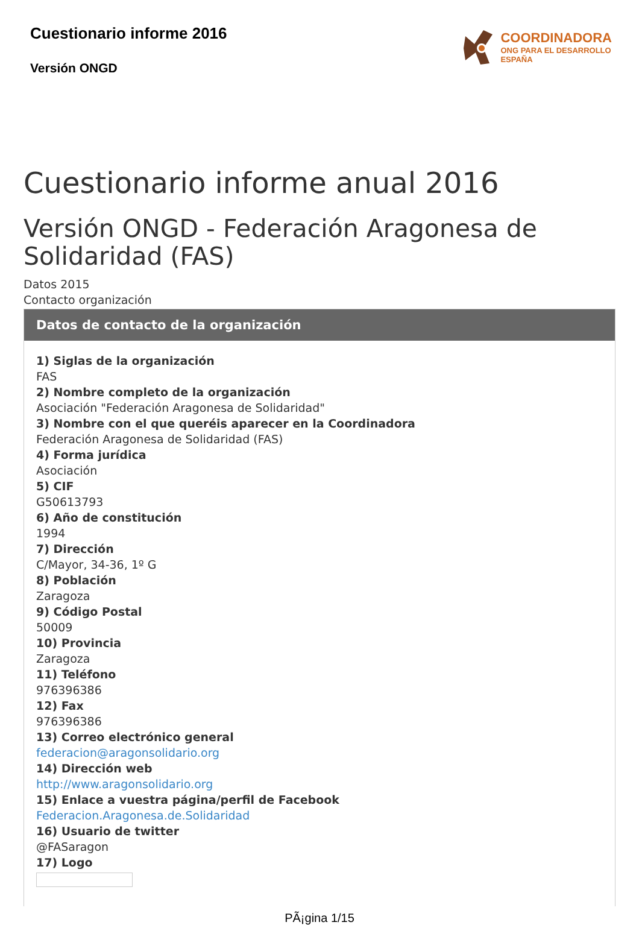Cuestionario informe 2016
Versión ONGD
COORDINADORA
ONG PARA EL DESARROLLO
ESPAÑA
Cuestionario informe anual 2016
Versión ONGD - Federación Aragonesa de Solidaridad (FAS)
Datos 2015
Contacto organización
Datos de contacto de la organización
1) Siglas de la organización
FAS
2) Nombre completo de la organización
Asociación "Federación Aragonesa de Solidaridad"
3) Nombre con el que queréis aparecer en la Coordinadora
Federación Aragonesa de Solidaridad (FAS)
4) Forma jurídica
Asociación
5) CIF
G50613793
6) Año de constitución
1994
7) Dirección
C/Mayor, 34-36, 1º G
8) Población
Zaragoza
9) Código Postal
50009
10) Provincia
Zaragoza
11) Teléfono
976396386
12) Fax
976396386
13) Correo electrónico general
federacion@aragonsolidario.org
14) Dirección web
http://www.aragonsolidario.org
15) Enlace a vuestra página/perfil de Facebook
Federacion.Aragonesa.de.Solidaridad
16) Usuario de twitter
@FASaragon
17) Logo
PÃ¡gina 1/15